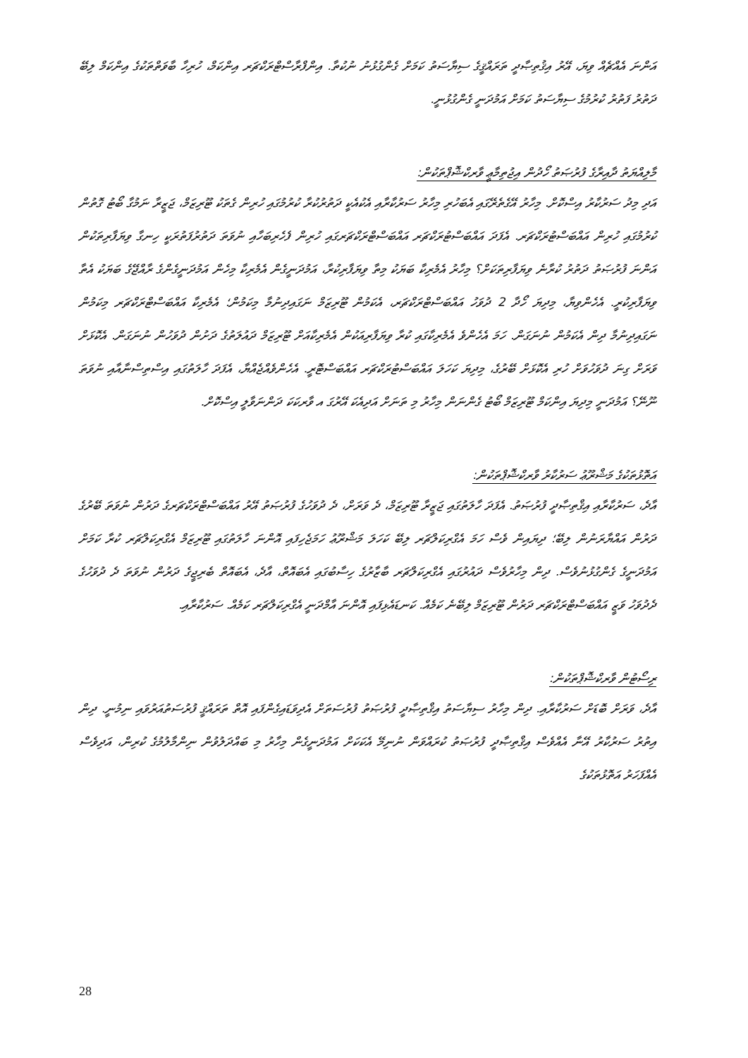އަންނަ އެއްޗެއް ވިޔަ، އޭރު އިޤުތިޞާދީ ތަރައްޤީގެ ސިޔާސަތު ކަމަށް ގެންގުޅުނު ނުކުތާ. އިންފްރާސްޓްރަކްޗަރ އިންކަމް، ހުރިހާ ބާވަތްތަކުގެ އިންކަމް ލިބޭ ދަތުރު ފަތުރު ކުރުމުގެ ސިޔާސަތު ކަމަށް އަމުދަނީ ގެންގުޅުނީ.
މާލިއްޔަތު ދާއިރާގެ ފުރުޞަތު ހޯދުން އިޖުތިމާޢީ ވާރކްޝޮޕްތަކުން:
އަދި މިދު ސަރުކާރު އިސްކޮށް. މިހާރު އޭގެތެރޭގައި އެބަހުރި މިހާރު ސަރުކާރާއި އެކުއެކީ ދަތުރުކުރާ ކުރުމުގައި ހުރިން ގެތަކު ޓޫރިޒަމް، ޖަޒީރާ ނަމުގާ ބޯޓު ގޮތުން ކުރުމުގައި ހުރިން އައްބަސްޓުރަކްޗަރ. އެފަދަ އައްބަސްޓުރަކްޗަރ އައްބަސްޓްރަކްޗަރގައި ހުރިން ފެހެރިބަހާއި ނުވަތަ ދަތުރުފަތުރަކީ ހިނގާ ވިޔަފާރިތަކުން އަންނަ ފުރުޞަތު ދަތުރު ކުރާނެ ވިޔަފާރިތަކަށް؟ މިހާރު އެމެރިކާ ބަޔަކު މިތާ ވިޔަފާރިކުރާ، އަމުދަނީގެން އެމެރިކާ މިހެން އަމުދަނީގެންގެ ރާއްޖޭގެ ބަޔަކު އެތާ ވިޔަފާރިކުރީ. އެހެންވިޔާ، މިދިޔަ ހޯދާ 2 ދުވަހު އައްބަސްޓްރަކްޗަރ، އެކަމުން ޓޫރިޒަމް ނަގައިދިނުމާ މިކަމުން؛ އެމެރިކާ އައްބަސްޓްރަކްޗަރ މިކަމުން ނަގައިދިނުމާ ދިން އެކަމުން ނުނަގަން. ހަމަ އެހެންވެ އެމެރިކާގައި ކުރާ ވިޔަފާރިއަކުން އެމެރިކާއަށް ޓޫރިޒަމް ދައުލަތުގެ ދަށުން ދުވަހުން ނުނަގަން. އެކޮޅަށް ވަރަށް ގިނަ ދުވަހުވަށް ހުރި އެކޮޅަށް ބޭރުގެ، މިދިޔަ ކަހަލަ އައްބަސްޓުރަކްޗަރ އައްބަސްޓޮރީ. އެހެންވެއްޖެއްޔާ، އެފަދަ ހާލަތުގައި އިސްތިސްނާއާއި ނުވަތަ ނޫނޭ؟ އަމުދަނީ މިދިޔަ އިންކަމް ޓޫރިޒަމް ބޯޓު ގެންނަން މިހާރު މި ތަނަށް އަދިއެކަ އޭރުގަ އ ވާރކަކަ ދަންނަވާލީ އިސްކޮށް.
އަތޮޅުތަކުގެ މަޝްރޫޢު ސަރުކާރު ވާރކްޝޮޕްތަކުން:
އާދެ، ސަރުކާރާއި އިޤްތިޞާދީ ފުރުޞަތު. އެފަދަ ހާލަތުގައި ޖަޒީރާ ޓޫރިޒަމް، ދެ ވަރަށް، ދެ ދުވަހުގެ ފުރުޞަތު އޭރު އައްބަސްޓްރަކްޗަރގެ ދަރުން ނުވަތަ ބޭރުގެ ދަރުން އައްޔާރަނުން ލިބޭ؛ ދިޔައިން ވެސް ހަމަ އެގްރިކަލްޗަރ ލިބޭ ކަހަލަ މަޝްރޫޢު ހަމަޖެހިފައި އޮންނަ ހާލަތުގައި ޓޫރިޒަމް އެގްރިކަލްޗަރ ކުރާ ކަމަށް އަމުދަނީގެ ގެންގުޅުނުވެސް. ދިން މިހާރުވެސް ދައުރުގައި އެގްރިކަލްޗަރ ބާޒާރުގެ ހިސާބުގައި އެބައޮތް، އާދެ، އެބައޮތް ބެރިޖީގެ ދަރުން ނުވަތަ ދެ ދުވަހުގެ ދެދުވަހު ވަޒީ އައްބަސްޓްރަކްޗަރ ދަރުން ޓޫރިޒަމް ލިބޭނެ ކަމެއް. ކަނޑައެޅިފައި އޮންނަ އާމްދަނީ އެގްރިކަލްޗަރ ކަމެއް. ސަރުކާރާއި.
ރިސޯޓުން ވާރކްޝޮޕްތަކުން:
އާދެ، ވަރަށް ބޮޑަށް ސަރުކާރާއި. ދިން މިހާރު ސިޔާސަތު އިޤްތިޞާދީ ފުރުޞަތު ފުރުސަތަށް އެދިވަޑައިގެންފައި އޮތް ތަރައްޤީ ފުރުސަތުއަރުވައި ނިމުނީ. ދިން އިތުރު ސަރުކާރު އޭނާ އެއްވެސް އިޤްތިޞާދީ ފުރުޞަތު ކުރައްވަން ނުނިމޭ އެކަކަށް އަމުދަނީގެން މިހާރު މި ބައްދަލުވުން ނިންމާލުމުގެ ކުރިން، އަދިވެސް އެއްފަހަރު އަތޮޅުތަކުގެ
28